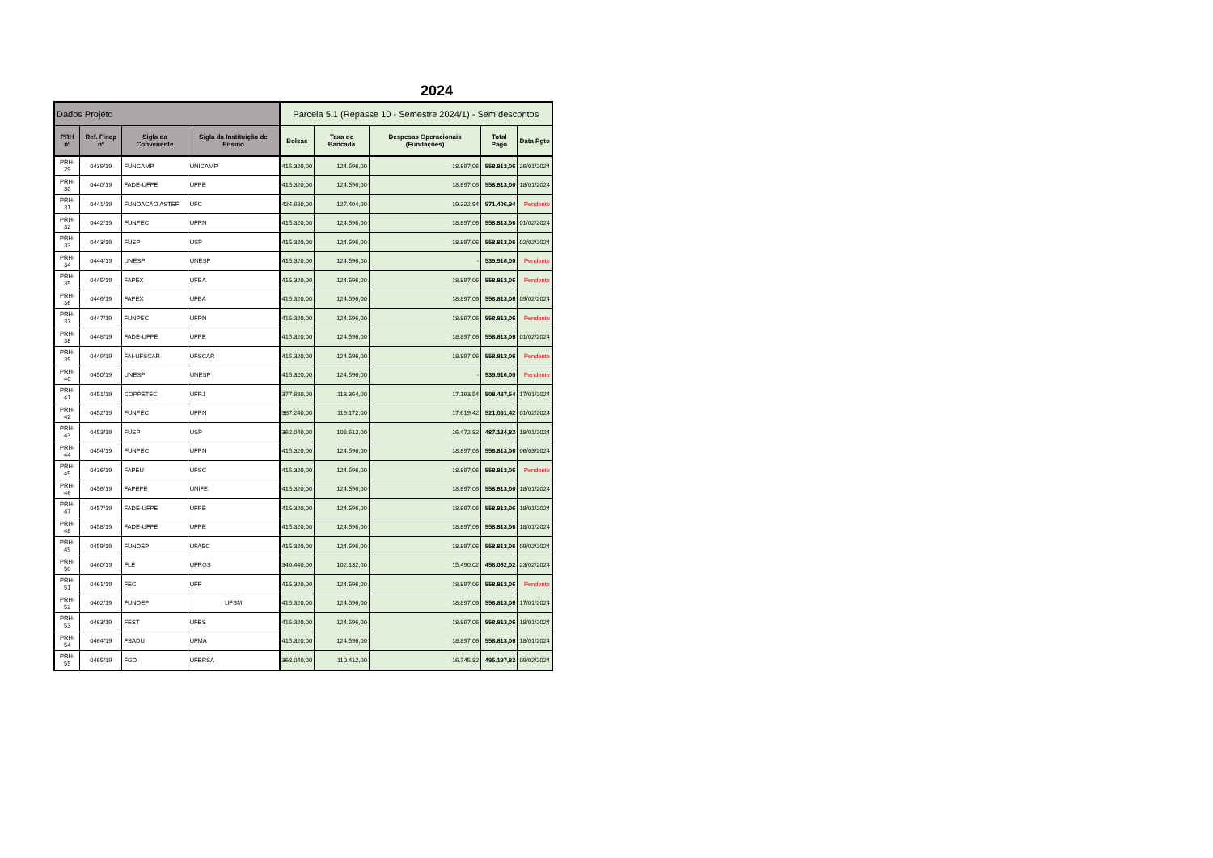2024
| Dados Projeto | | | | Parcela 5.1 (Repasse 10 - Semestre 2024/1) - Sem descontos | | | | |
| --- | --- | --- | --- | --- | --- | --- | --- | --- |
| PRH nº | Ref. Finep nº | Sigla da Convenente | Sigla da Instituição de Ensino | Bolsas | Taxa de Bancada | Despesas Operacionais (Fundações) | Total Pago | Data Pgto |
| PRH-29 | 0439/19 | FUNCAMP | UNICAMP | 415.320,00 | 124.596,00 | 18.897,06 | 558.813,06 | 26/01/2024 |
| PRH-30 | 0440/19 | FADE-UFPE | UFPE | 415.320,00 | 124.596,00 | 18.897,06 | 558.813,06 | 18/01/2024 |
| PRH-31 | 0441/19 | FUNDACAO ASTEF | UFC | 424.680,00 | 127.404,00 | 19.322,94 | 571.406,94 | Pendente |
| PRH-32 | 0442/19 | FUNPEC | UFRN | 415.320,00 | 124.596,00 | 18.897,06 | 558.813,06 | 01/02/2024 |
| PRH-33 | 0443/19 | FUSP | USP | 415.320,00 | 124.596,00 | 18.897,06 | 558.813,06 | 02/02/2024 |
| PRH-34 | 0444/19 | UNESP | UNESP | 415.320,00 | 124.596,00 | - | 539.916,00 | Pendente |
| PRH-35 | 0445/19 | FAPEX | UFBA | 415.320,00 | 124.596,00 | 18.897,06 | 558.813,06 | Pendente |
| PRH-36 | 0446/19 | FAPEX | UFBA | 415.320,00 | 124.596,00 | 18.897,06 | 558.813,06 | 09/02/2024 |
| PRH-37 | 0447/19 | FUNPEC | UFRN | 415.320,00 | 124.596,00 | 18.897,06 | 558.813,06 | Pendente |
| PRH-38 | 0448/19 | FADE-UFPE | UFPE | 415.320,00 | 124.596,00 | 18.897,06 | 558.813,06 | 01/02/2024 |
| PRH-39 | 0449/19 | FAI-UFSCAR | UFSCAR | 415.320,00 | 124.596,00 | 18.897,06 | 558.813,06 | Pendente |
| PRH-40 | 0450/19 | UNESP | UNESP | 415.320,00 | 124.596,00 | - | 539.916,00 | Pendente |
| PRH-41 | 0451/19 | COPPETEC | UFRJ | 377.880,00 | 113.364,00 | 17.193,54 | 508.437,54 | 17/01/2024 |
| PRH-42 | 0452/19 | FUNPEC | UFRN | 387.240,00 | 116.172,00 | 17.619,42 | 521.031,42 | 01/02/2024 |
| PRH-43 | 0453/19 | FUSP | USP | 362.040,00 | 108.612,00 | 16.472,82 | 487.124,82 | 18/01/2024 |
| PRH-44 | 0454/19 | FUNPEC | UFRN | 415.320,00 | 124.596,00 | 18.897,06 | 558.813,06 | 06/03/2024 |
| PRH-45 | 0436/19 | FAPEU | UFSC | 415.320,00 | 124.596,00 | 18.897,06 | 558.813,06 | Pendente |
| PRH-46 | 0456/19 | FAPEPE | UNIFEI | 415.320,00 | 124.596,00 | 18.897,06 | 558.813,06 | 18/01/2024 |
| PRH-47 | 0457/19 | FADE-UFPE | UFPE | 415.320,00 | 124.596,00 | 18.897,06 | 558.813,06 | 18/01/2024 |
| PRH-48 | 0458/19 | FADE-UFPE | UFPE | 415.320,00 | 124.596,00 | 18.897,06 | 558.813,06 | 18/01/2024 |
| PRH-49 | 0459/19 | FUNDEP | UFABC | 415.320,00 | 124.596,00 | 18.897,06 | 558.813,06 | 09/02/2024 |
| PRH-50 | 0460/19 | FLE | UFRGS | 340.440,00 | 102.132,00 | 15.490,02 | 458.062,02 | 23/02/2024 |
| PRH-51 | 0461/19 | FEC | UFF | 415.320,00 | 124.596,00 | 18.897,06 | 558.813,06 | Pendente |
| PRH-52 | 0462/19 | FUNDEP | UFSM | 415.320,00 | 124.596,00 | 18.897,06 | 558.813,06 | 17/01/2024 |
| PRH-53 | 0463/19 | FEST | UFES | 415.320,00 | 124.596,00 | 18.897,06 | 558.813,06 | 18/01/2024 |
| PRH-54 | 0464/19 | FSADU | UFMA | 415.320,00 | 124.596,00 | 18.897,06 | 558.813,06 | 18/01/2024 |
| PRH-55 | 0465/19 | FGD | UFERSA | 368.040,00 | 110.412,00 | 16.745,82 | 495.197,82 | 09/02/2024 |